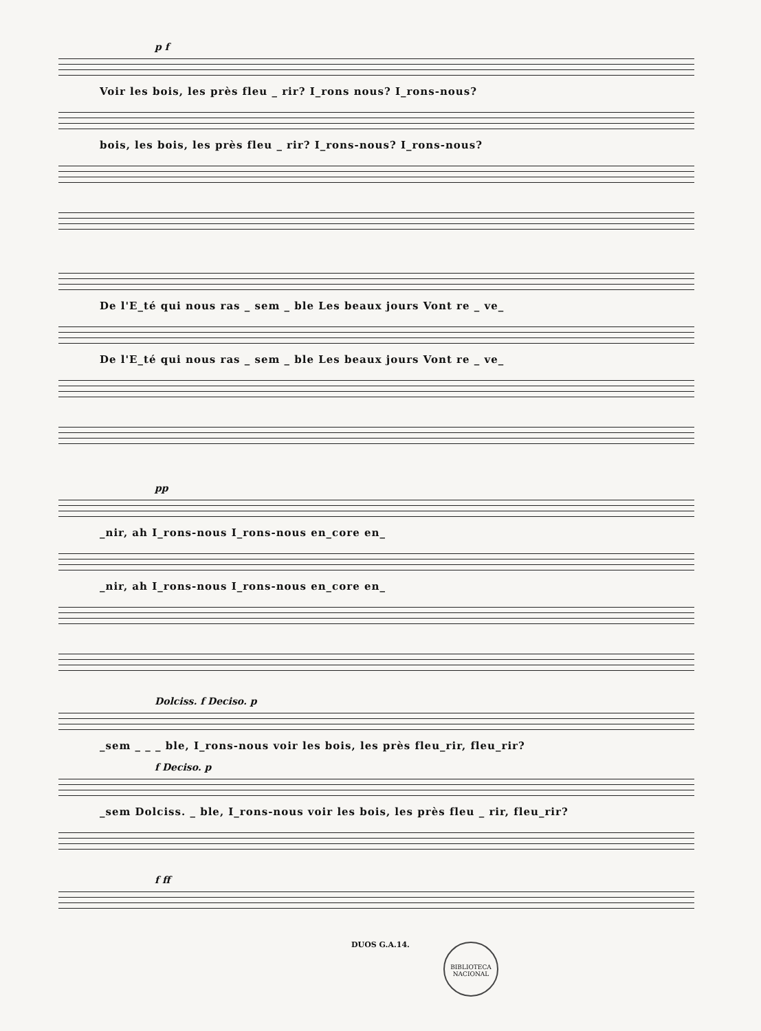p f
Voir les bois, les près fleu _ rir? I_rons nous? I_rons-nous?
bois, les bois, les près fleu _ rir? I_rons-nous? I_rons-nous?
De l'E_té qui nous ras _ sem _ ble Les beaux jours Vont re _ ve_
De l'E_té qui nous ras _ sem _ ble Les beaux jours Vont re _ ve_
pp
_nir, ah I_rons-nous I_rons-nous en_core en_
_nir, ah I_rons-nous I_rons-nous en_core en_
Dolciss. f Deciso. p
_sem _ _ _ ble, I_rons-nous voir les bois, les près fleu_rir, fleu_rir?
f Deciso. p
_sem Dolciss. _ ble, I_rons-nous voir les bois, les près fleu _ rir, fleu_rir?
f ff
DUOS G.A.14.
BIBLIOTECA NACIONAL